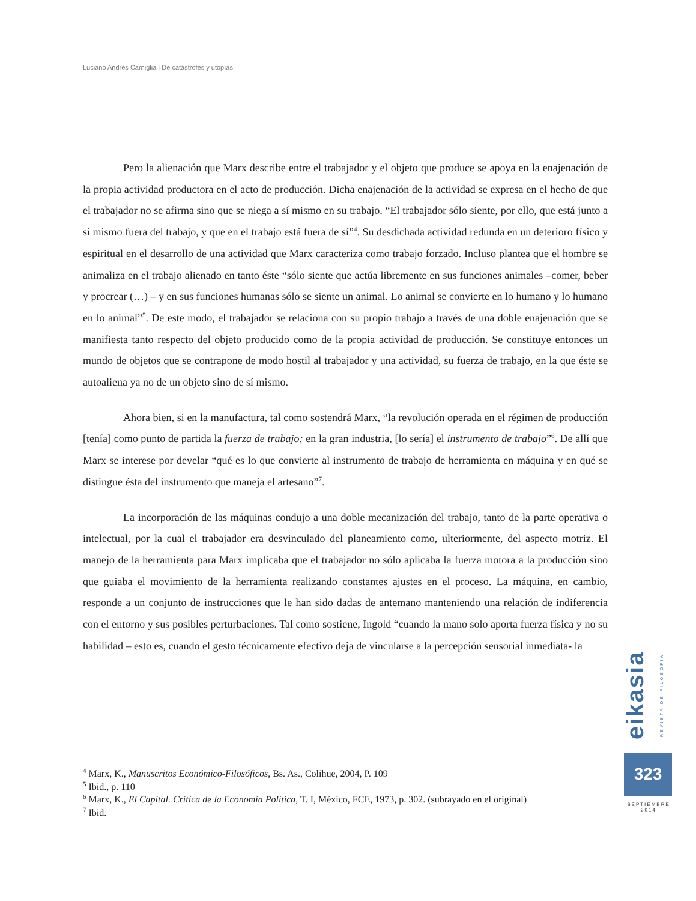Luciano Andrés Carniglia | De catástrofes y utopías
Pero la alienación que Marx describe entre el trabajador y el objeto que produce se apoya en la enajenación de la propia actividad productora en el acto de producción. Dicha enajenación de la actividad se expresa en el hecho de que el trabajador no se afirma sino que se niega a sí mismo en su trabajo. “El trabajador sólo siente, por ello, que está junto a sí mismo fuera del trabajo, y que en el trabajo está fuera de sí”<sup>4</sup>. Su desdichada actividad redunda en un deterioro físico y espiritual en el desarrollo de una actividad que Marx caracteriza como trabajo forzado. Incluso plantea que el hombre se animaliza en el trabajo alienado en tanto éste “sólo siente que actúa libremente en sus funciones animales –comer, beber y procrear (…) – y en sus funciones humanas sólo se siente un animal. Lo animal se convierte en lo humano y lo humano en lo animal”<sup>5</sup>. De este modo, el trabajador se relaciona con su propio trabajo a través de una doble enajenación que se manifiesta tanto respecto del objeto producido como de la propia actividad de producción. Se constituye entonces un mundo de objetos que se contrapone de modo hostil al trabajador y una actividad, su fuerza de trabajo, en la que éste se autoaliena ya no de un objeto sino de sí mismo.
Ahora bien, si en la manufactura, tal como sostendrá Marx, “la revolución operada en el régimen de producción [tenía] como punto de partida la fuerza de trabajo; en la gran industria, [lo sería] el instrumento de trabajo”<sup>6</sup>. De allí que Marx se interese por develar “qué es lo que convierte al instrumento de trabajo de herramienta en máquina y en qué se distingue ésta del instrumento que maneja el artesano”<sup>7</sup>.
La incorporación de las máquinas condujo a una doble mecanización del trabajo, tanto de la parte operativa o intelectual, por la cual el trabajador era desvinculado del planeamiento como, ulteriormente, del aspecto motriz. El manejo de la herramienta para Marx implicaba que el trabajador no sólo aplicaba la fuerza motora a la producción sino que guiaba el movimiento de la herramienta realizando constantes ajustes en el proceso. La máquina, en cambio, responde a un conjunto de instrucciones que le han sido dadas de antemano manteniendo una relación de indiferencia con el entorno y sus posibles perturbaciones. Tal como sostiene, Ingold “cuando la mano solo aporta fuerza física y no su habilidad – esto es, cuando el gesto técnicamente efectivo deja de vincularse a la percepción sensorial inmediata- la
<sup>4</sup> Marx, K., Manuscritos Económico-Filosóficos, Bs. As., Colihue, 2004, P. 109
<sup>5</sup> Ibid., p. 110
<sup>6</sup> Marx, K., El Capital. Crítica de la Economía Política, T. I, México, FCE, 1973, p. 302. (subrayado en el original)
<sup>7</sup> Ibid.
eikasia REVISTA DE FILOSOFIA
323
SEPTIEMBRE
2014